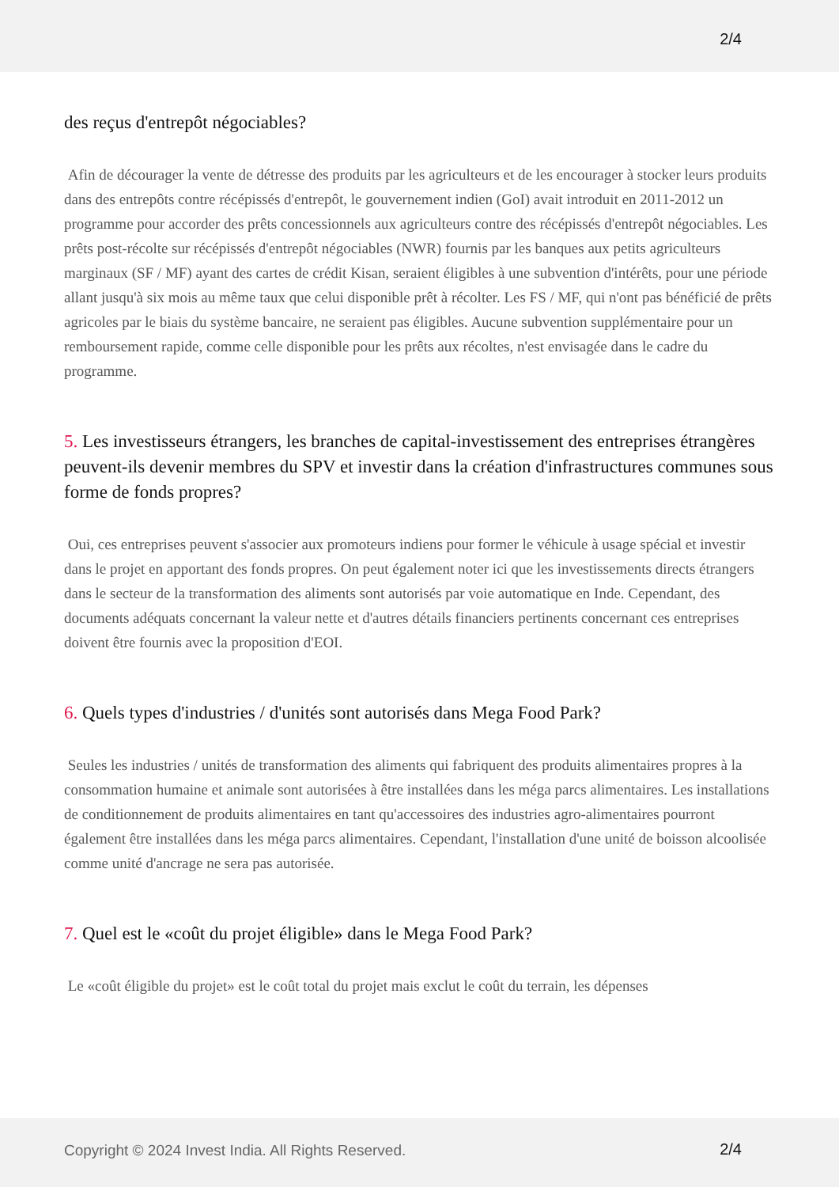2/4
des reçus d'entrepôt négociables?
Afin de décourager la vente de détresse des produits par les agriculteurs et de les encourager à stocker leurs produits dans des entrepôts contre récépissés d'entrepôt, le gouvernement indien (GoI) avait introduit en 2011-2012 un programme pour accorder des prêts concessionnels aux agriculteurs contre des récépissés d'entrepôt négociables. Les prêts post-récolte sur récépissés d'entrepôt négociables (NWR) fournis par les banques aux petits agriculteurs marginaux (SF / MF) ayant des cartes de crédit Kisan, seraient éligibles à une subvention d'intérêts, pour une période allant jusqu'à six mois au même taux que celui disponible prêt à récolter. Les FS / MF, qui n'ont pas bénéficié de prêts agricoles par le biais du système bancaire, ne seraient pas éligibles. Aucune subvention supplémentaire pour un remboursement rapide, comme celle disponible pour les prêts aux récoltes, n'est envisagée dans le cadre du programme.
5. Les investisseurs étrangers, les branches de capital-investissement des entreprises étrangères peuvent-ils devenir membres du SPV et investir dans la création d'infrastructures communes sous forme de fonds propres?
Oui, ces entreprises peuvent s'associer aux promoteurs indiens pour former le véhicule à usage spécial et investir dans le projet en apportant des fonds propres. On peut également noter ici que les investissements directs étrangers dans le secteur de la transformation des aliments sont autorisés par voie automatique en Inde. Cependant, des documents adéquats concernant la valeur nette et d'autres détails financiers pertinents concernant ces entreprises doivent être fournis avec la proposition d'EOI.
6. Quels types d'industries / d'unités sont autorisés dans Mega Food Park?
Seules les industries / unités de transformation des aliments qui fabriquent des produits alimentaires propres à la consommation humaine et animale sont autorisées à être installées dans les méga parcs alimentaires. Les installations de conditionnement de produits alimentaires en tant qu'accessoires des industries agro-alimentaires pourront également être installées dans les méga parcs alimentaires. Cependant, l'installation d'une unité de boisson alcoolisée comme unité d'ancrage ne sera pas autorisée.
7. Quel est le «coût du projet éligible» dans le Mega Food Park?
Le «coût éligible du projet» est le coût total du projet mais exclut le coût du terrain, les dépenses
Copyright © 2024 Invest India. All Rights Reserved.
2/4